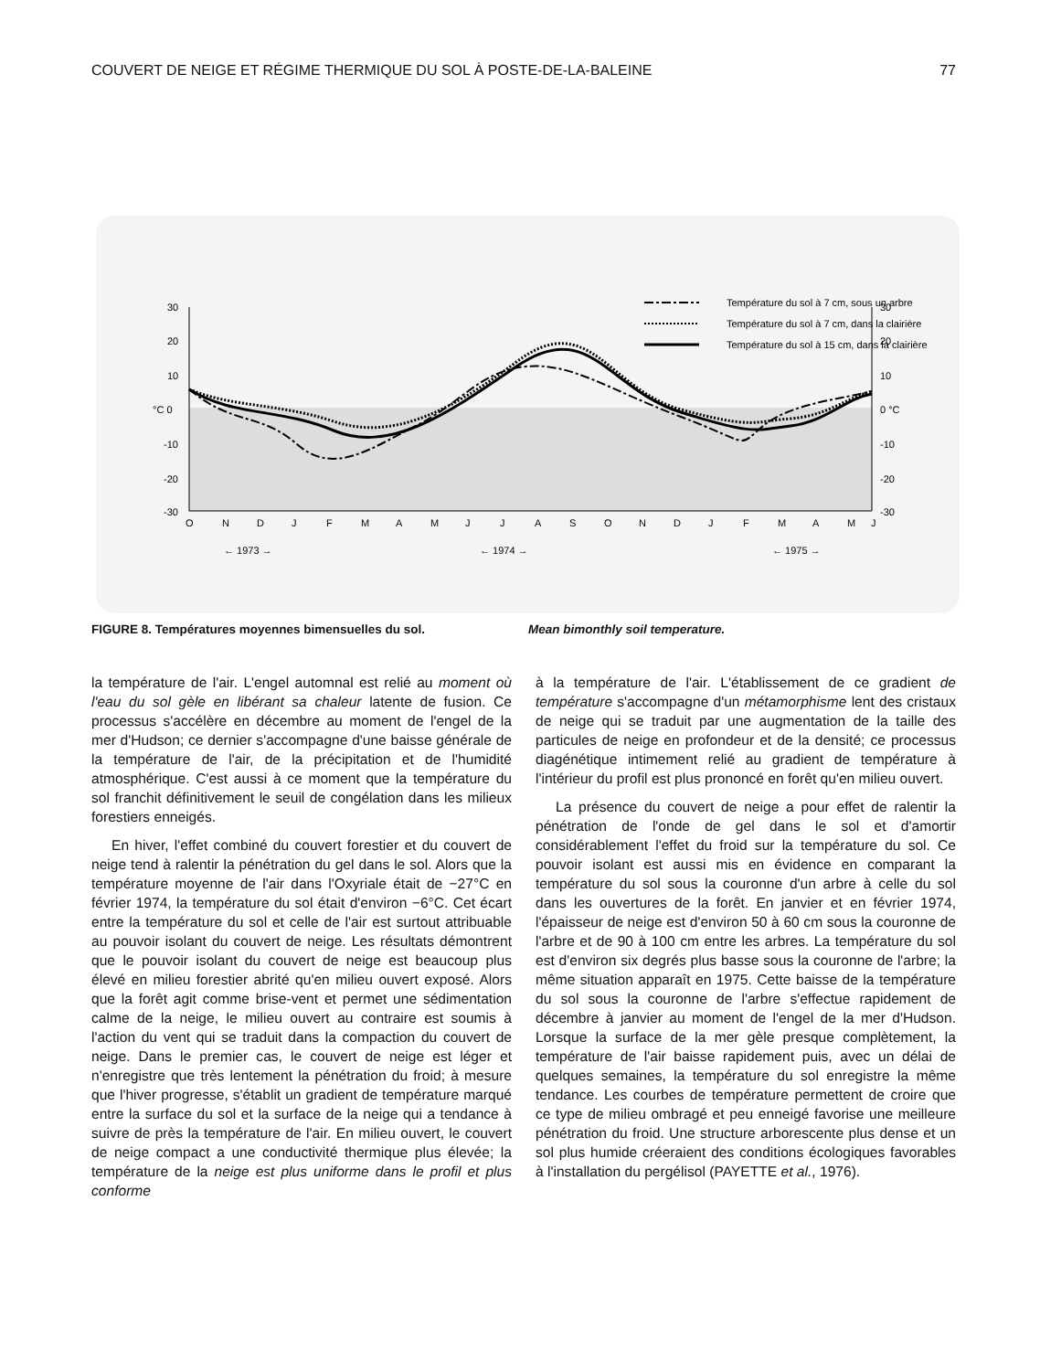COUVERT DE NEIGE ET RÉGIME THERMIQUE DU SOL À POSTE-DE-LA-BALEINE 77
30
20
10
°C 0
-10
-20
-30
30
20
10
0 °C
-10
-20
-30
Température du sol à 7 cm, sous un arbre
Température du sol à 7 cm, dans la clairière
Température du sol à 15 cm, dans la clairière
O
N
D
J
F
M
A
M
J
J
A
S
O
N
D
J
F
M
A
M
J
← 1973 →
← 1974 →
← 1975 →
FIGURE 8. Températures moyennes bimensuelles du sol. Mean bimonthly soil temperature.
la température de l'air. L'engel automnal est relié au moment où l'eau du sol gèle en libérant sa chaleur latente de fusion. Ce processus s'accélère en décembre au moment de l'engel de la mer d'Hudson; ce dernier s'accompagne d'une baisse générale de la température de l'air, de la précipitation et de l'humidité atmosphérique. C'est aussi à ce moment que la température du sol franchit définitivement le seuil de congélation dans les milieux forestiers enneigés.
En hiver, l'effet combiné du couvert forestier et du couvert de neige tend à ralentir la pénétration du gel dans le sol. Alors que la température moyenne de l'air dans l'Oxyriale était de −27°C en février 1974, la température du sol était d'environ −6°C. Cet écart entre la température du sol et celle de l'air est surtout attribuable au pouvoir isolant du couvert de neige. Les résultats démontrent que le pouvoir isolant du couvert de neige est beaucoup plus élevé en milieu forestier abrité qu'en milieu ouvert exposé. Alors que la forêt agit comme brise-vent et permet une sédimentation calme de la neige, le milieu ouvert au contraire est soumis à l'action du vent qui se traduit dans la compaction du couvert de neige. Dans le premier cas, le couvert de neige est léger et n'enregistre que très lentement la pénétration du froid; à mesure que l'hiver progresse, s'établit un gradient de température marqué entre la surface du sol et la surface de la neige qui a tendance à suivre de près la température de l'air. En milieu ouvert, le couvert de neige compact a une conductivité thermique plus élevée; la température de la neige est plus uniforme dans le profil et plus conforme
à la température de l'air. L'établissement de ce gradient de température s'accompagne d'un métamorphisme lent des cristaux de neige qui se traduit par une augmentation de la taille des particules de neige en profondeur et de la densité; ce processus diagénétique intimement relié au gradient de température à l'intérieur du profil est plus prononcé en forêt qu'en milieu ouvert.
La présence du couvert de neige a pour effet de ralentir la pénétration de l'onde de gel dans le sol et d'amortir considérablement l'effet du froid sur la température du sol. Ce pouvoir isolant est aussi mis en évidence en comparant la température du sol sous la couronne d'un arbre à celle du sol dans les ouvertures de la forêt. En janvier et en février 1974, l'épaisseur de neige est d'environ 50 à 60 cm sous la couronne de l'arbre et de 90 à 100 cm entre les arbres. La température du sol est d'environ six degrés plus basse sous la couronne de l'arbre; la même situation apparaît en 1975. Cette baisse de la température du sol sous la couronne de l'arbre s'effectue rapidement de décembre à janvier au moment de l'engel de la mer d'Hudson. Lorsque la surface de la mer gèle presque complètement, la température de l'air baisse rapidement puis, avec un délai de quelques semaines, la température du sol enregistre la même tendance. Les courbes de température permettent de croire que ce type de milieu ombragé et peu enneigé favorise une meilleure pénétration du froid. Une structure arborescente plus dense et un sol plus humide créeraient des conditions écologiques favorables à l'installation du pergélisol (PAYETTE et al., 1976).